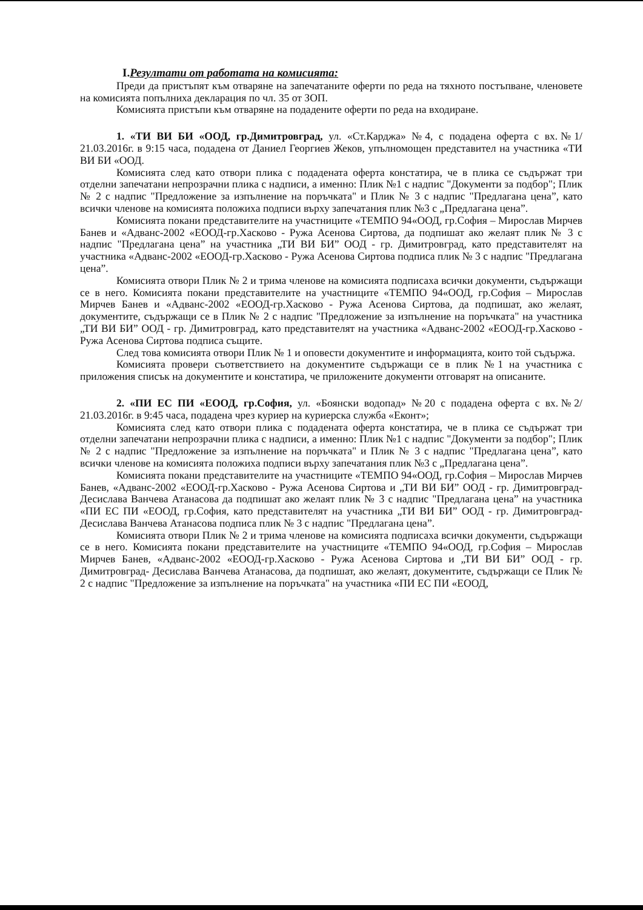I.Резултати от работата на комисията:
Преди да пристъпят към отваряне на запечатаните оферти по реда на тяхното постъпване, членовете на комисията попълниха декларация по чл. 35 от ЗОП.
Комисията пристъпи към отваряне на подадените оферти по реда на входиране.
1. «ТИ ВИ БИ «ООД, гр.Димитровград, ул. «Ст.Карджа» №4, с подадена оферта с вх.№1/ 21.03.2016г. в 9:15 часа, подадена от Даниел Георгиев Жеков, упълномощен представител на участника «ТИ ВИ БИ «ООД.
Комисията след като отвори плика с подадената оферта констатира, че в плика се съдържат три отделни запечатани непрозрачни плика с надписи, а именно: Плик №1 с надпис "Документи за подбор"; Плик № 2 с надпис "Предложение за изпълнение на поръчката" и Плик № 3 с надпис "Предлагана цена”, като всички членове на комисията положиха подписи върху запечатания плик №3 с „Предлагана цена”.
Комисията покани представителите на участниците «ТЕМПО 94«ООД, гр.София – Мирослав Мирчев Банев и «Адванс-2002 «ЕООД-гр.Хасково - Ружа Асенова Сиртова, да подпишат ако желаят плик № 3 с надпис "Предлагана цена” на участника „ТИ ВИ БИ” ООД - гр. Димитровград, като представителят на участника «Адванс-2002 «ЕООД-гр.Хасково - Ружа Асенова Сиртова подписа плик № 3 с надпис "Предлагана цена”.
Комисията отвори Плик № 2 и трима членове на комисията подписаха всички документи, съдържащи се в него. Комисията покани представителите на участниците «ТЕМПО 94«ООД, гр.София – Мирослав Мирчев Банев и «Адванс-2002 «ЕООД-гр.Хасково - Ружа Асенова Сиртова, да подпишат, ако желаят, документите, съдържащи се в Плик № 2 с надпис "Предложение за изпълнение на поръчката" на участника „ТИ ВИ БИ” ООД - гр. Димитровград, като представителят на участника «Адванс-2002 «ЕООД-гр.Хасково - Ружа Асенова Сиртова подписа същите.
След това комисията отвори Плик № 1 и оповести документите и информацията, които той съдържа.
Комисията провери съответствието на документите съдържащи се в плик №1 на участника с приложения списък на документите и констатира, че приложените документи отговарят на описаните.
2. «ПИ ЕС ПИ «ЕООД, гр.София, ул. «Боянски водопад» №20 с подадена оферта с вх.№2/ 21.03.2016г. в 9:45 часа, подадена чрез куриер на куриерска служба «Еконт»;
Комисията след като отвори плика с подадената оферта констатира, че в плика се съдържат три отделни запечатани непрозрачни плика с надписи, а именно: Плик №1 с надпис "Документи за подбор"; Плик № 2 с надпис "Предложение за изпълнение на поръчката" и Плик № 3 с надпис "Предлагана цена”, като всички членове на комисията положиха подписи върху запечатания плик №3 с „Предлагана цена”.
Комисията покани представителите на участниците «ТЕМПО 94«ООД, гр.София – Мирослав Мирчев Банев, «Адванс-2002 «ЕООД-гр.Хасково - Ружа Асенова Сиртова и „ТИ ВИ БИ” ООД - гр. Димитровград- Десислава Ванчева Атанасова да подпишат ако желаят плик № 3 с надпис "Предлагана цена” на участника «ПИ ЕС ПИ «ЕООД, гр.София, като представителят на участника „ТИ ВИ БИ” ООД - гр. Димитровград- Десислава Ванчева Атанасова подписа плик № 3 с надпис "Предлагана цена”.
Комисията отвори Плик № 2 и трима членове на комисията подписаха всички документи, съдържащи се в него. Комисията покани представителите на участниците «ТЕМПО 94«ООД, гр.София – Мирослав Мирчев Банев, «Адванс-2002 «ЕООД-гр.Хасково - Ружа Асенова Сиртова и „ТИ ВИ БИ” ООД - гр. Димитровград- Десислава Ванчева Атанасова, да подпишат, ако желаят, документите, съдържащи се Плик № 2 с надпис "Предложение за изпълнение на поръчката" на участника «ПИ ЕС ПИ «ЕООД,